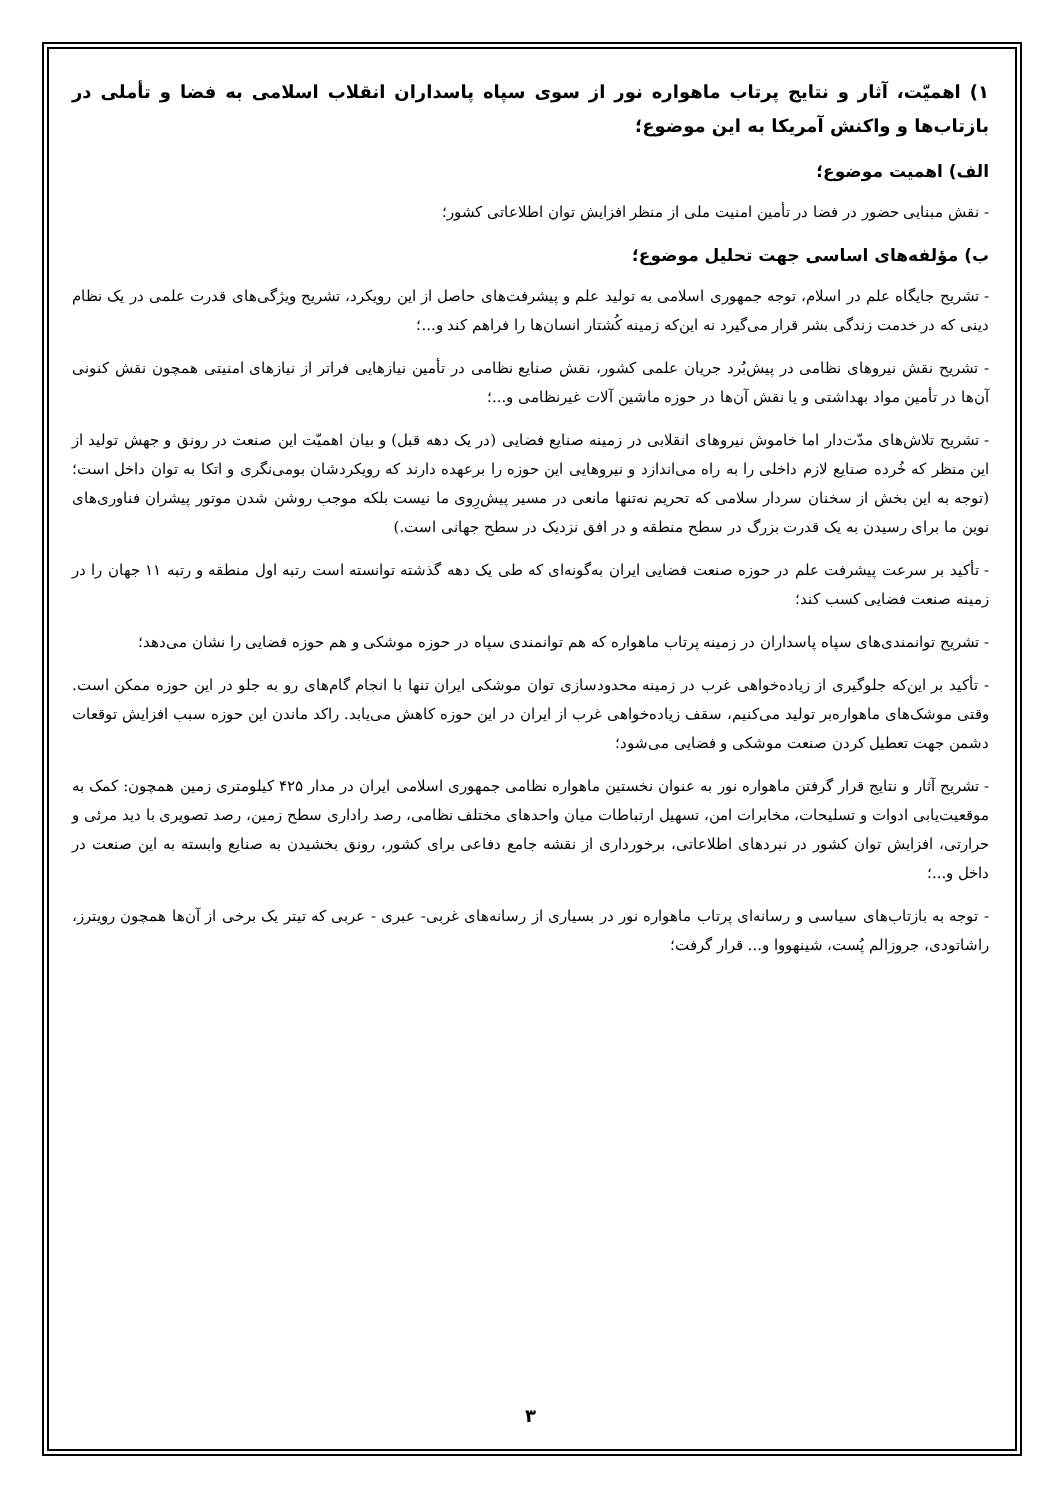۱) اهمیّت، آثار و نتایج پرتاب ماهواره نور از سوی سپاه پاسداران انقلاب اسلامی به فضا و تأملی در بازتاب‌ها و واکنش آمریکا به این موضوع؛
الف) اهمیت موضوع؛
- نقش مبنایی حضور در فضا در تأمین امنیت ملی از منظر افزایش توان اطلاعاتی کشور؛
ب) مؤلفه‌های اساسی جهت تحلیل موضوع؛
- تشریح جایگاه علم در اسلام، توجه جمهوری اسلامی به تولید علم و پیشرفت‌های حاصل از این رویکرد، تشریح ویژگی‌های قدرت علمی در یک نظام دینی که در خدمت زندگی بشر قرار می‌گیرد نه این‌که زمینه کُشتار انسان‌ها را فراهم کند و...؛
- تشریح نقش نیروهای نظامی در پیش‌بُرد جریان علمی کشور، نقش صنایع نظامی در تأمین نیازهایی فراتر از نیازهای امنیتی همچون نقش کنونی آن‌ها در تأمین مواد بهداشتی و یا نقش آن‌ها در حوزه ماشین آلات غیرنظامی و...؛
- تشریح تلاش‌های مدّت‌دار اما خاموش نیروهای انقلابی در زمینه صنایع فضایی (در یک دهه قبل) و بیان اهمیّت این صنعت در رونق و جهش تولید از این منظر که خُرده صنایع لازم داخلی را به راه می‌اندازد و نیروهایی این حوزه را برعهده دارند که رویکردشان بومی‌نگری و اتکا به توان داخل است؛(توجه به این بخش از سخنان سردار سلامی که تحریم نه‌تنها مانعی در مسیر پیش‌رِوی ما نیست بلکه موجب روشن شدن موتور پیشران فناوری‌های نوین ما برای رسیدن به یک قدرت بزرگ در سطح منطقه و در افق نزدیک در سطح جهانی است.)
- تأکید بر سرعت پیشرفت علم در حوزه صنعت فضایی ایران به‌گونه‌ای که طی یک دهه گذشته توانسته است رتبه اول منطقه و رتبه ۱۱ جهان را در زمینه صنعت فضایی کسب کند؛
- تشریح توانمندی‌های سپاه پاسداران در زمینه پرتاب ماهواره که هم توانمندی سپاه در حوزه موشکی و هم حوزه فضایی را نشان می‌دهد؛
- تأکید بر این‌که جلوگیری از زیاده‌خواهی غرب در زمینه محدودسازی توان موشکی ایران تنها با انجام گام‌های رو به جلو در این حوزه ممکن است. وقتی موشک‌های ماهواره‌بر تولید می‌کنیم، سقف زیاده‌خواهی غرب از ایران در این حوزه کاهش می‌یابد. راکد ماندن این حوزه سبب افزایش توقعات دشمن جهت تعطیل کردن صنعت موشکی و فضایی می‌شود؛
- تشریح آثار و نتایج قرار گرفتن ماهواره نور به عنوان نخستین ماهواره نظامی جمهوری اسلامی ایران در مدار ۴۲۵ کیلومتری زمین همچون: کمک به موقعیت‌یابی ادوات و تسلیحات، مخابرات امن، تسهیل ارتباطات میان واحدهای مختلف نظامی، رصد راداری سطح زمین، رصد تصویری با دید مرئی و حرارتی، افزایش توان کشور در نبردهای اطلاعاتی، برخورداری از نقشه جامع دفاعی برای کشور، رونق بخشیدن به صنایع وابسته به این صنعت در داخل و...؛
- توجه به بازتاب‌های سیاسی و رسانه‌ای پرتاب ماهواره نور در بسیاری از رسانه‌های غربی- عبری - عربی که تیتر یک برخی از آن‌ها همچون رویترز، راشاتودی، جروزالم پُست، شینهووا و... قرار گرفت؛
۳